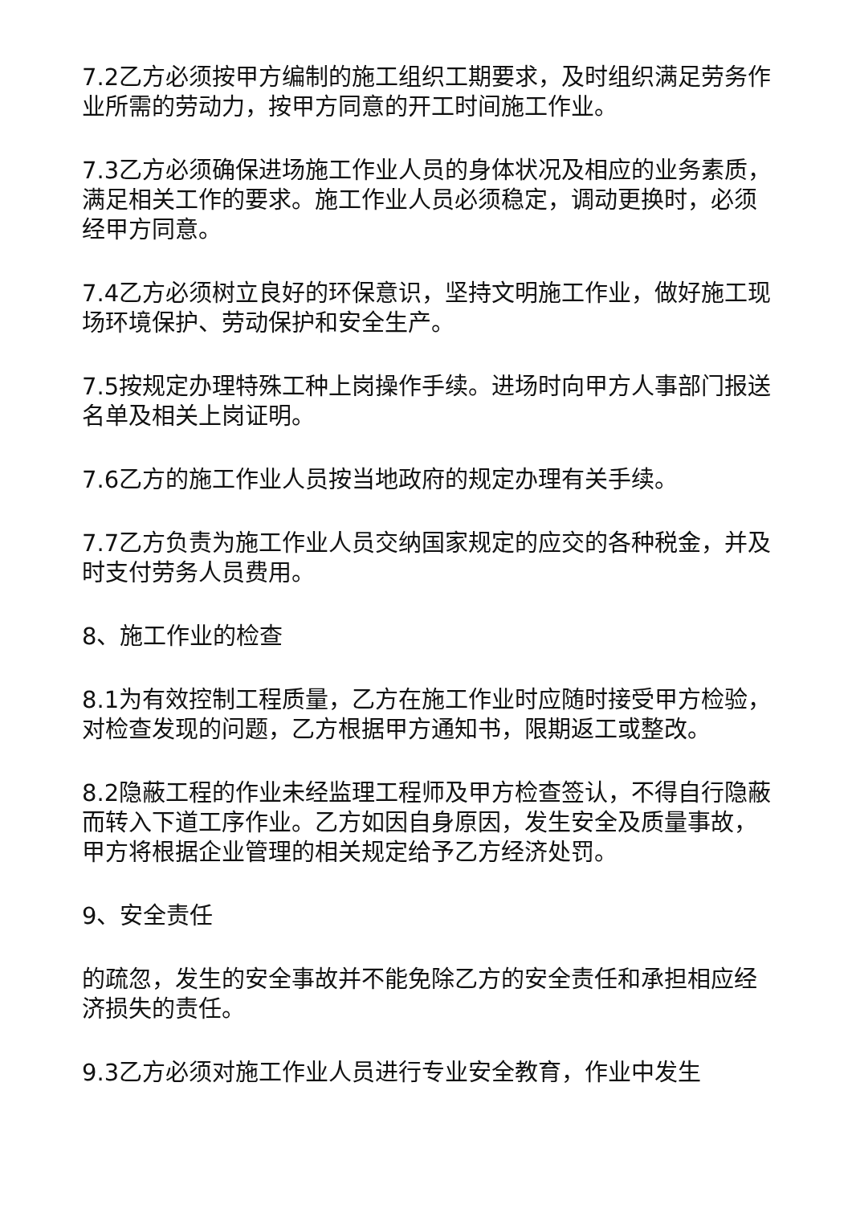7.2乙方必须按甲方编制的施工组织工期要求，及时组织满足劳务作业所需的劳动力，按甲方同意的开工时间施工作业。
7.3乙方必须确保进场施工作业人员的身体状况及相应的业务素质，满足相关工作的要求。施工作业人员必须稳定，调动更换时，必须经甲方同意。
7.4乙方必须树立良好的环保意识，坚持文明施工作业，做好施工现场环境保护、劳动保护和安全生产。
7.5按规定办理特殊工种上岗操作手续。进场时向甲方人事部门报送名单及相关上岗证明。
7.6乙方的施工作业人员按当地政府的规定办理有关手续。
7.7乙方负责为施工作业人员交纳国家规定的应交的各种税金，并及时支付劳务人员费用。
8、施工作业的检查
8.1为有效控制工程质量，乙方在施工作业时应随时接受甲方检验，对检查发现的问题，乙方根据甲方通知书，限期返工或整改。
8.2隐蔽工程的作业未经监理工程师及甲方检查签认，不得自行隐蔽而转入下道工序作业。乙方如因自身原因，发生安全及质量事故，甲方将根据企业管理的相关规定给予乙方经济处罚。
9、安全责任
的疏忽，发生的安全事故并不能免除乙方的安全责任和承担相应经济损失的责任。
9.3乙方必须对施工作业人员进行专业安全教育，作业中发生